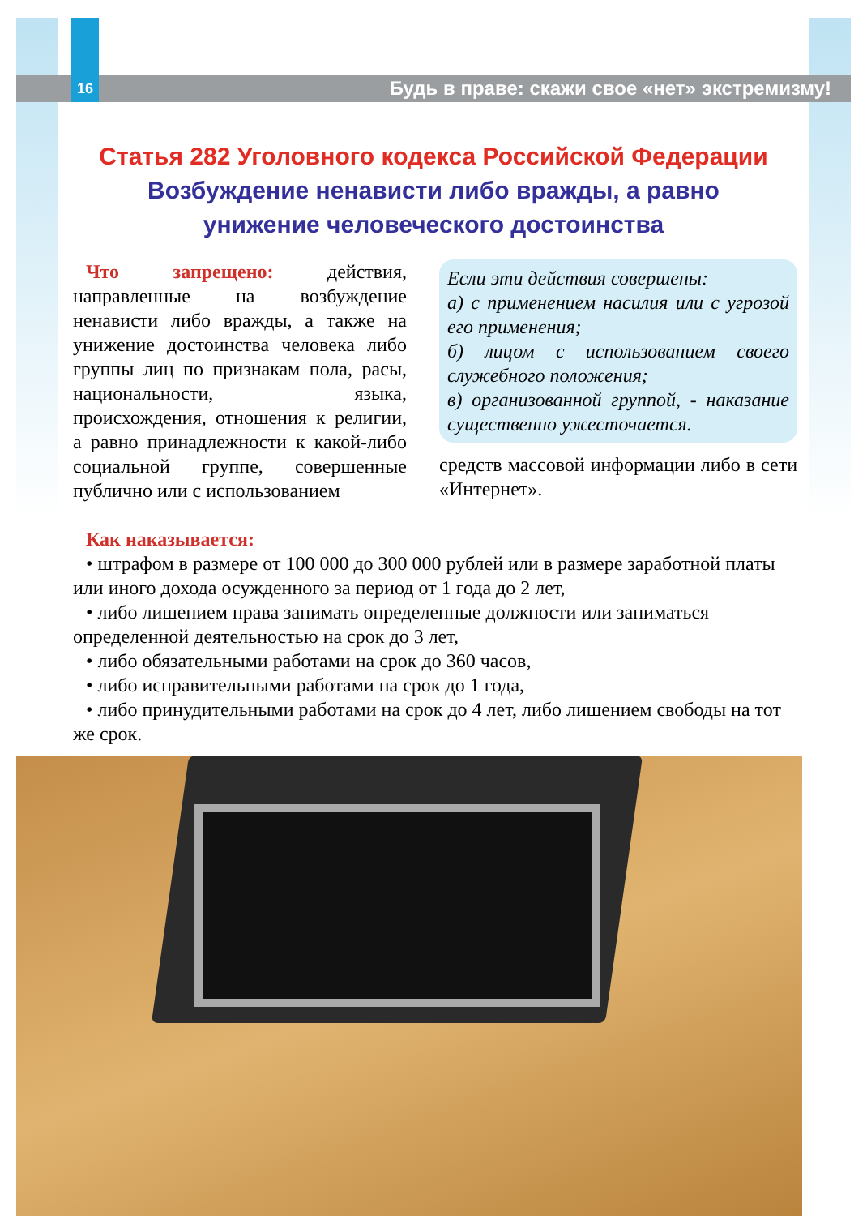16
Будь в праве: скажи свое «нет» экстремизму!
Статья 282 Уголовного кодекса Российской Федерации
Возбуждение ненависти либо вражды, а равно
унижение человеческого достоинства
Что запрещено: действия, направленные на возбуждение ненависти либо вражды, а также на унижение достоинства человека либо группы лиц по признакам пола, расы, национальности, языка, происхождения, отношения к религии, а равно принадлежности к какой-либо социальной группе, совершенные публично или с использованием
Если эти действия совершены:
а) с применением насилия или с угрозой его применения;
б) лицом с использованием своего служебного положения;
в) организованной группой, - наказание существенно ужесточается.
средств массовой информации либо в сети «Интернет».
Как наказывается:
• штрафом в размере от 100 000 до 300 000 рублей или в размере заработной платы или иного дохода осужденного за период от 1 года до 2 лет,
• либо лишением права занимать определенные должности или заниматься определенной деятельностью на срок до 3 лет,
• либо обязательными работами на срок до 360 часов,
• либо исправительными работами на срок до 1 года,
• либо принудительными работами на срок до 4 лет, либо лишением свободы на тот же срок.